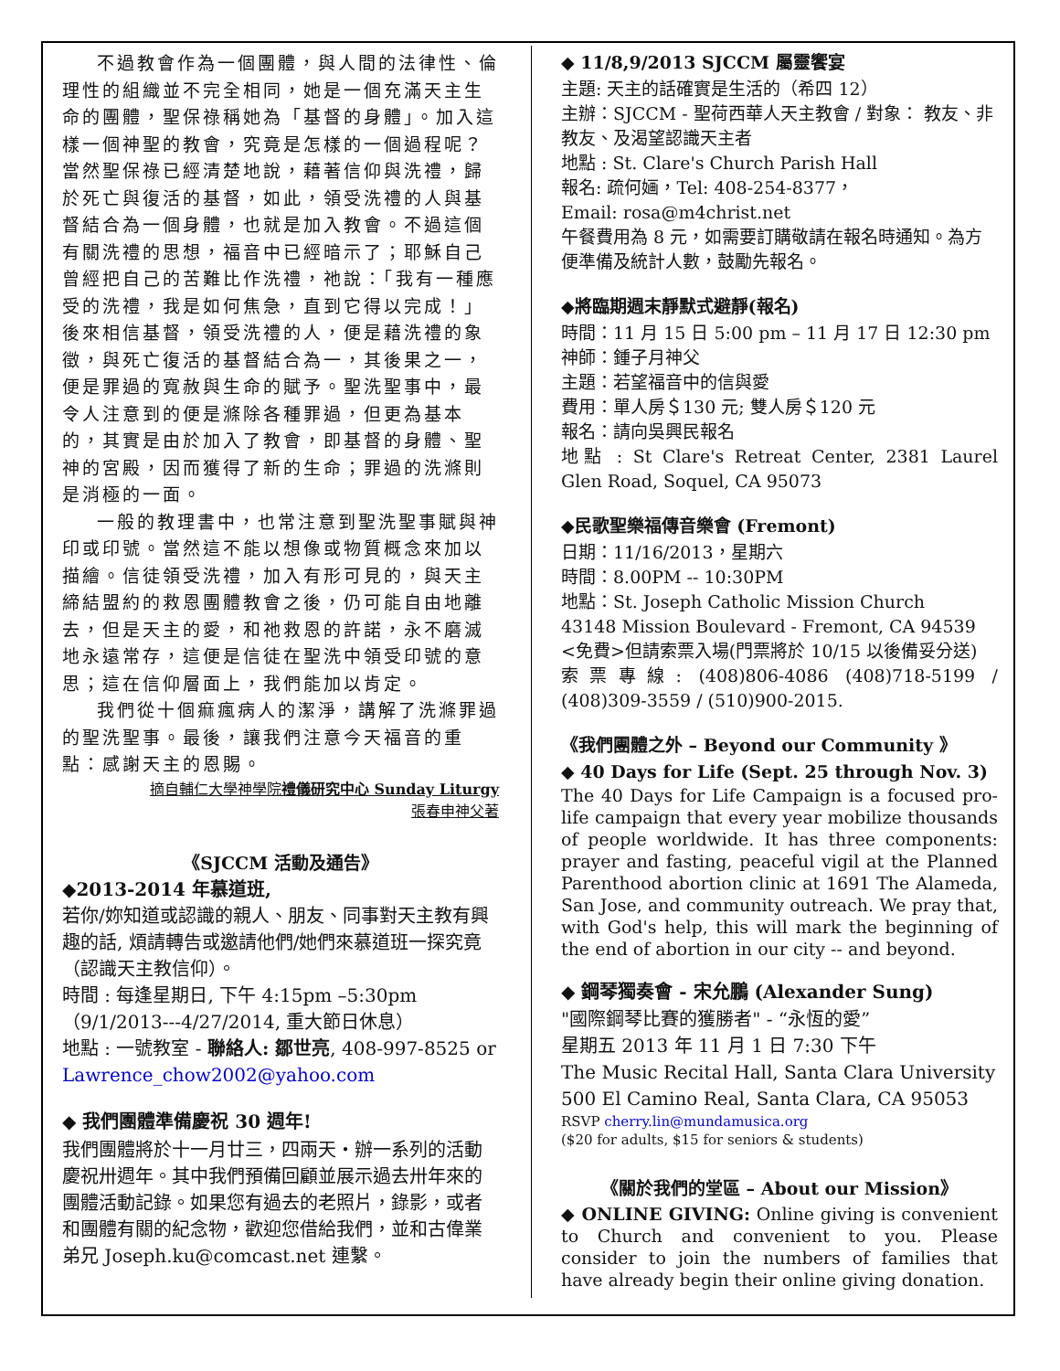不過教會作為一個團體，與人間的法律性、倫理性的組織並不完全相同，她是一個充滿天主生命的團體，聖保祿稱她為「基督的身體」。加入這樣一個神聖的教會，究竟是怎樣的一個過程呢？當然聖保祿已經清楚地說，藉著信仰與洗禮，歸於死亡與復活的基督，如此，領受洗禮的人與基督結合為一個身體，也就是加入教會。不過這個有關洗禮的思想，福音中已經暗示了；耶穌自己曾經把自己的苦難比作洗禮，祂說：「我有一種應受的洗禮，我是如何焦急，直到它得以完成！」後來相信基督，領受洗禮的人，便是藉洗禮的象徵，與死亡復活的基督結合為一，其後果之一，便是罪過的寬赦與生命的賦予。聖洗聖事中，最令人注意到的便是滌除各種罪過，但更為基本的，其實是由於加入了教會，即基督的身體、聖神的宮殿，因而獲得了新的生命；罪過的洗滌則是消極的一面。
一般的教理書中，也常注意到聖洗聖事賦與神印或印號。當然這不能以想像或物質概念來加以描繪。信徒領受洗禮，加入有形可見的，與天主締結盟約的救恩團體教會之後，仍可能自由地離去，但是天主的愛，和祂救恩的許諾，永不磨滅地永遠常存，這便是信徒在聖洗中領受印號的意思；這在信仰層面上，我們能加以肯定。
我們從十個痲瘋病人的潔淨，講解了洗滌罪過的聖洗聖事。最後，讓我們注意今天福音的重點：感謝天主的恩賜。
摘自輔仁大學神學院禮儀研究中心 Sunday Liturgy
張春申神父著
《SJCCM 活動及通告》
◆2013-2014 年慕道班,
若你/妳知道或認識的親人、朋友、同事對天主教有興趣的話, 煩請轉告或邀請他們/她們來慕道班一探究竟（認識天主教信仰）。
時間 : 每逢星期日, 下午 4:15pm –5:30pm （9/1/2013---4/27/2014, 重大節日休息）
地點 : 一號教室 - 聯絡人: 鄒世亮, 408-997-8525 or Lawrence_chow2002@yahoo.com
◆ 我們團體準備慶祝 30 週年!
我們團體將於十一月廿三，四兩天・辦一系列的活動慶祝卅週年。其中我們預備回顧並展示過去卅年來的團體活動記錄。如果您有過去的老照片，錄影，或者和團體有關的紀念物，歡迎您借給我們，並和古偉業弟兄 Joseph.ku@comcast.net 連繫。
◆ 11/8,9/2013 SJCCM 屬靈饗宴
主題: 天主的話確實是生活的（希四 12）
主辦：SJCCM - 聖荷西華人天主教會 / 對象： 教友、非教友、及渴望認識天主者
地點 : St. Clare's Church Parish Hall
報名: 疏何婳，Tel: 408-254-8377，
Email: rosa@m4christ.net
午餐費用為 8 元，如需要訂購敬請在報名時通知。為方便準備及統計人數，鼓勵先報名。
◆將臨期週末靜默式避靜(報名)
時間：11 月 15 日 5:00 pm – 11 月 17 日 12:30 pm
神師：鍾子月神父
主題：若望福音中的信與愛
費用：單人房＄130 元; 雙人房＄120 元
報名：請向吳興民報名
地點 : St Clare's Retreat Center, 2381 Laurel Glen Road, Soquel, CA 95073
◆民歌聖樂福傳音樂會 (Fremont)
日期：11/16/2013，星期六
時間：8.00PM -- 10:30PM
地點：St. Joseph Catholic Mission Church
43148 Mission Boulevard - Fremont, CA 94539
<免費>但請索票入場(門票將於 10/15 以後備妥分送)
索票專線: (408)806-4086 (408)718-5199 / (408)309-3559 / (510)900-2015.
《我們團體之外 – Beyond our Community 》
◆ 40 Days for Life (Sept. 25 through Nov. 3)
The 40 Days for Life Campaign is a focused pro-life campaign that every year mobilize thousands of people worldwide. It has three components: prayer and fasting, peaceful vigil at the Planned Parenthood abortion clinic at 1691 The Alameda, San Jose, and community outreach. We pray that, with God's help, this will mark the beginning of the end of abortion in our city -- and beyond.
◆ 鋼琴獨奏會 - 宋允鵬 (Alexander Sung)
"國際鋼琴比賽的獲勝者" - “永恆的愛”
星期五 2013 年 11 月 1 日 7:30 下午
The Music Recital Hall, Santa Clara University
500 El Camino Real, Santa Clara, CA 95053
RSVP cherry.lin@mundamusica.org
($20 for adults, $15 for seniors & students)
《關於我們的堂區 – About our Mission》
◆ ONLINE GIVING: Online giving is convenient to Church and convenient to you. Please consider to join the numbers of families that have already begin their online giving donation.